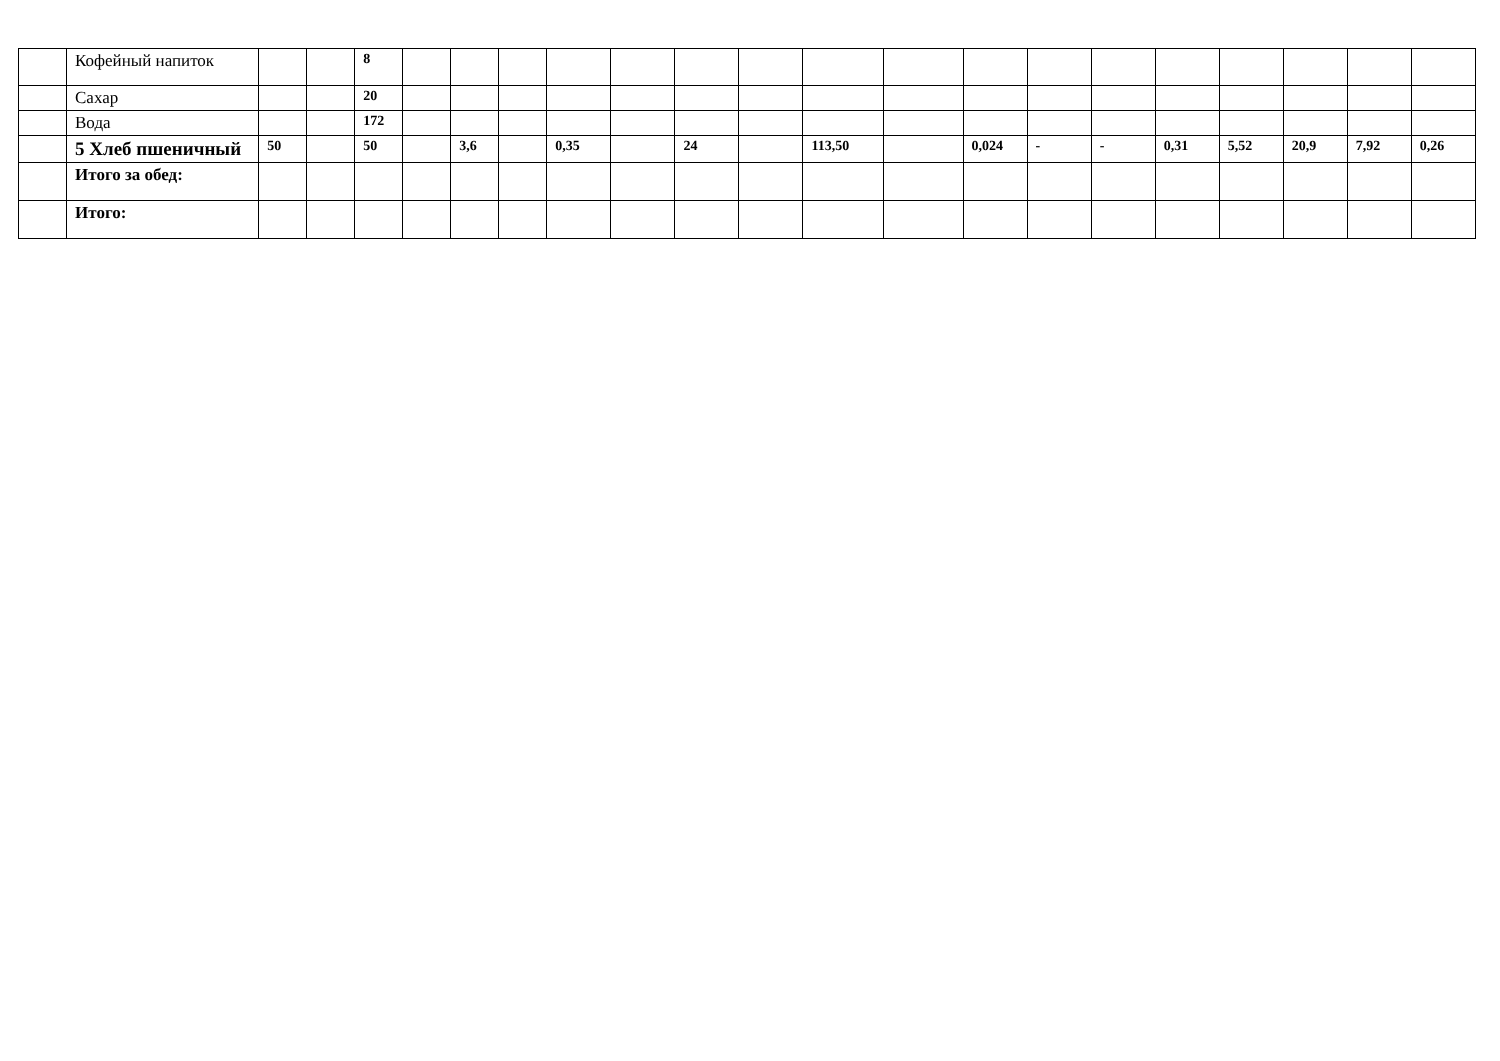| | Кофейный напиток | | | 8 | | | | | | | | | | | | | | | | | |
| | Сахар | | | 20 | | | | | | | | | | | | | | | | | |
| | Вода | | | 172 | | | | | | | | | | | | | | | | | |
| | 5 Хлеб пшеничный | 50 | | 50 | | 3,6 | | 0,35 | | 24 | | 113,50 | | 0,024 | - | - | 0,31 | 5,52 | 20,9 | 7,92 | 0,26 |
| | Итого за обед: | | | | | | | | | | | | | | | | | | | | |
| | Итого: | | | | | | | | | | | | | | | | | | | | |